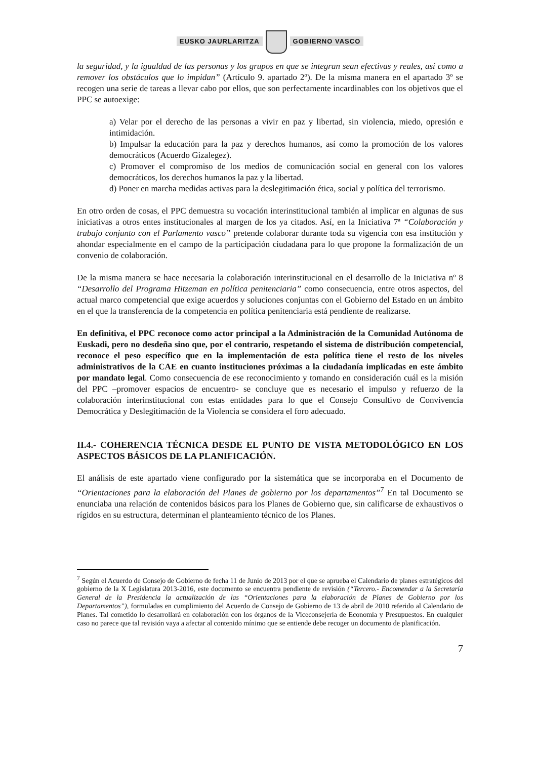EUSKO JAURLARITZA GOBIERNO VASCO
la seguridad, y la igualdad de las personas y los grupos en que se integran sean efectivas y reales, así como a remover los obstáculos que lo impidan” (Artículo 9. apartado 2º). De la misma manera en el apartado 3º se recogen una serie de tareas a llevar cabo por ellos, que son perfectamente incardinables con los objetivos que el PPC se autoexige:
a) Velar por el derecho de las personas a vivir en paz y libertad, sin violencia, miedo, opresión e intimidación.
b) Impulsar la educación para la paz y derechos humanos, así como la promoción de los valores democráticos (Acuerdo Gizalegez).
c) Promover el compromiso de los medios de comunicación social en general con los valores democráticos, los derechos humanos la paz y la libertad.
d) Poner en marcha medidas activas para la deslegitimación ética, social y política del terrorismo.
En otro orden de cosas, el PPC demuestra su vocación interinstitucional también al implicar en algunas de sus iniciativas a otros entes institucionales al margen de los ya citados. Así, en la Iniciativa 7ª “Colaboración y trabajo conjunto con el Parlamento vasco” pretende colaborar durante toda su vigencia con esa institución y ahondar especialmente en el campo de la participación ciudadana para lo que propone la formalización de un convenio de colaboración.
De la misma manera se hace necesaria la colaboración interinstitucional en el desarrollo de la Iniciativa nº 8 “Desarrollo del Programa Hitzeman en política penitenciaria” como consecuencia, entre otros aspectos, del actual marco competencial que exige acuerdos y soluciones conjuntas con el Gobierno del Estado en un ámbito en el que la transferencia de la competencia en política penitenciaria está pendiente de realizarse.
En definitiva, el PPC reconoce como actor principal a la Administración de la Comunidad Autónoma de Euskadi, pero no desdeña sino que, por el contrario, respetando el sistema de distribución competencial, reconoce el peso específico que en la implementación de esta política tiene el resto de los niveles administrativos de la CAE en cuanto instituciones próximas a la ciudadanía implicadas en este ámbito por mandato legal. Como consecuencia de ese reconocimiento y tomando en consideración cuál es la misión del PPC –promover espacios de encuentro- se concluye que es necesario el impulso y refuerzo de la colaboración interinstitucional con estas entidades para lo que el Consejo Consultivo de Convivencia Democrática y Deslegitimación de la Violencia se considera el foro adecuado.
II.4.- COHERENCIA TÉCNICA DESDE EL PUNTO DE VISTA METODOLÓGICO EN LOS ASPECTOS BÁSICOS DE LA PLANIFICACIÓN.
El análisis de este apartado viene configurado por la sistemática que se incorporaba en el Documento de “Orientaciones para la elaboración del Planes de gobierno por los departamentos”<sup>7</sup> En tal Documento se enunciaba una relación de contenidos básicos para los Planes de Gobierno que, sin calificarse de exhaustivos o rígidos en su estructura, determinan el planteamiento técnico de los Planes.
<sup>7</sup> Según el Acuerdo de Consejo de Gobierno de fecha 11 de Junio de 2013 por el que se aprueba el Calendario de planes estratégicos del gobierno de la X Legislatura 2013-2016, este documento se encuentra pendiente de revisión (“Tercero.- Encomendar a la Secretaría General de la Presidencia la actualización de las “Orientaciones para la elaboración de Planes de Gobierno por los Departamentos”), formuladas en cumplimiento del Acuerdo de Consejo de Gobierno de 13 de abril de 2010 referido al Calendario de Planes. Tal cometido lo desarrollará en colaboración con los órganos de la Viceconsejería de Economía y Presupuestos. En cualquier caso no parece que tal revisión vaya a afectar al contenido mínimo que se entiende debe recoger un documento de planificación.
7